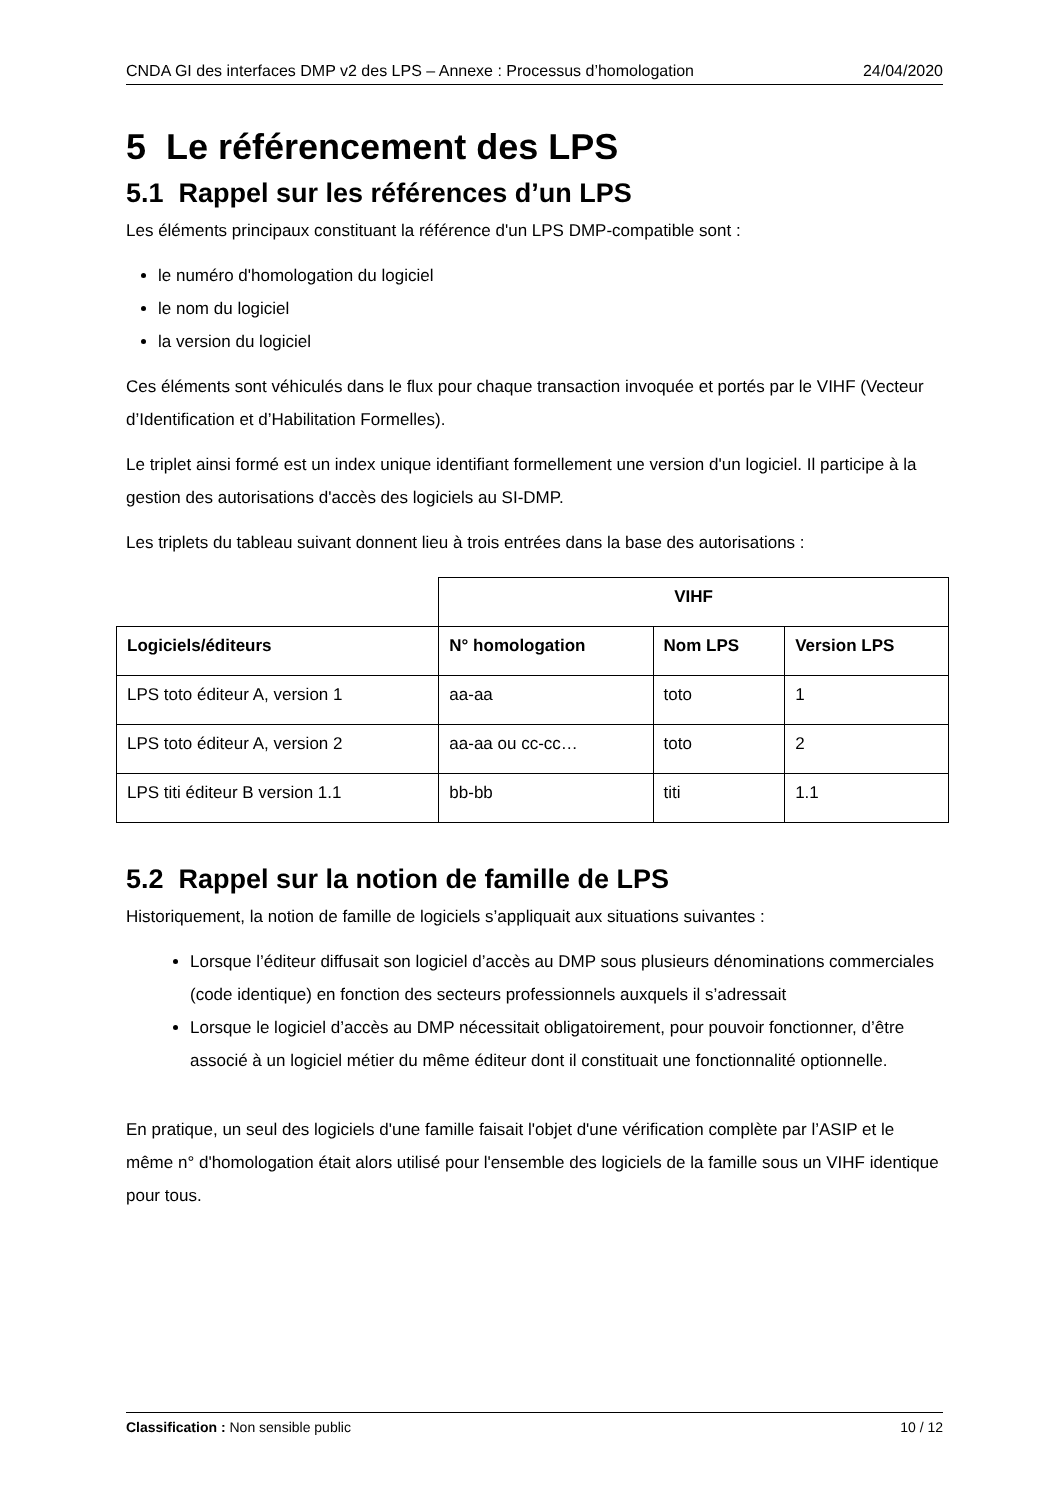CNDA GI des interfaces DMP v2 des LPS – Annexe : Processus d’homologation 24/04/2020
5 Le référencement des LPS
5.1 Rappel sur les références d’un LPS
Les éléments principaux constituant la référence d'un LPS DMP-compatible sont :
le numéro d'homologation du logiciel
le nom du logiciel
la version du logiciel
Ces éléments sont véhiculés dans le flux pour chaque transaction invoquée et portés par le VIHF (Vecteur d’Identification et d’Habilitation Formelles).
Le triplet ainsi formé est un index unique identifiant formellement une version d'un logiciel. Il participe à la gestion des autorisations d'accès des logiciels au SI-DMP.
Les triplets du tableau suivant donnent lieu à trois entrées dans la base des autorisations :
| | VIHF | | |
| --- | --- | --- | --- |
| Logiciels/éditeurs | N° homologation | Nom LPS | Version LPS |
| LPS toto éditeur A, version 1 | aa-aa | toto | 1 |
| LPS toto éditeur A, version 2 | aa-aa ou cc-cc… | toto | 2 |
| LPS titi éditeur B version 1.1 | bb-bb | titi | 1.1 |
5.2 Rappel sur la notion de famille de LPS
Historiquement, la notion de famille de logiciels s’appliquait aux situations suivantes :
Lorsque l’éditeur diffusait son logiciel d’accès au DMP sous plusieurs dénominations commerciales (code identique) en fonction des secteurs professionnels auxquels il s’adressait
Lorsque le logiciel d’accès au DMP nécessitait obligatoirement, pour pouvoir fonctionner, d’être associé à un logiciel métier du même éditeur dont il constituait une fonctionnalité optionnelle.
En pratique, un seul des logiciels d'une famille faisait l'objet d'une vérification complète par l’ASIP et le même n° d'homologation était alors utilisé pour l'ensemble des logiciels de la famille sous un VIHF identique pour tous.
Classification : Non sensible public 10 / 12